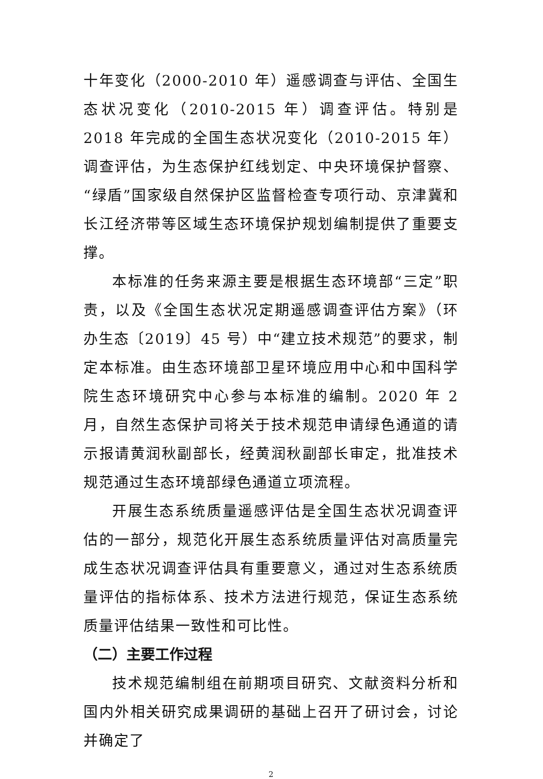十年变化（2000-2010 年）遥感调查与评估、全国生态状况变化（2010-2015 年）调查评估。特别是 2018 年完成的全国生态状况变化（2010-2015 年）调查评估，为生态保护红线划定、中央环境保护督察、“绿盾”国家级自然保护区监督检查专项行动、京津冀和长江经济带等区域生态环境保护规划编制提供了重要支撑。
本标准的任务来源主要是根据生态环境部“三定”职责，以及《全国生态状况定期遥感调查评估方案》（环办生态〔2019〕45 号）中“建立技术规范”的要求，制定本标准。由生态环境部卫星环境应用中心和中国科学院生态环境研究中心参与本标准的编制。2020 年 2 月，自然生态保护司将关于技术规范申请绿色通道的请示报请黄润秋副部长，经黄润秋副部长审定，批准技术规范通过生态环境部绿色通道立项流程。
开展生态系统质量遥感评估是全国生态状况调查评估的一部分，规范化开展生态系统质量评估对高质量完成生态状况调查评估具有重要意义，通过对生态系统质量评估的指标体系、技术方法进行规范，保证生态系统质量评估结果一致性和可比性。
（二）主要工作过程
技术规范编制组在前期项目研究、文献资料分析和国内外相关研究成果调研的基础上召开了研讨会，讨论并确定了
2